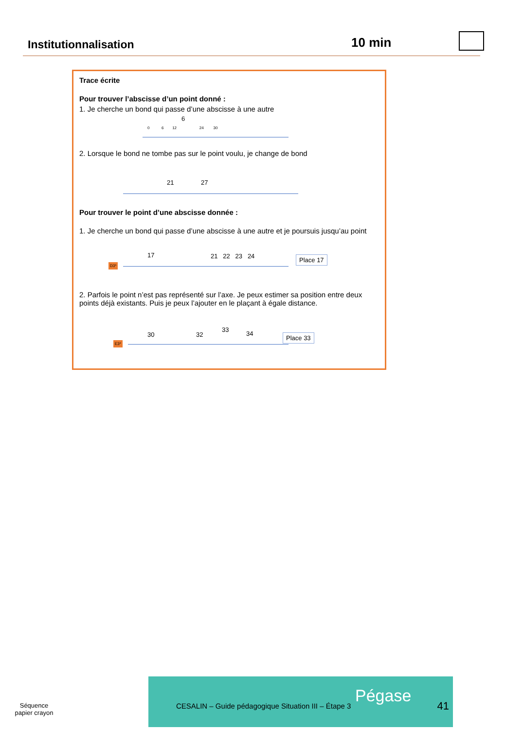Institutionnalisation 10 min
Trace écrite
Pour trouver l’abscisse d’un point donné :
1. Je cherche un bond qui passe d’une abscisse à une autre
6
0 6 12 24 30
2. Lorsque le bond ne tombe pas sur le point voulu, je change de bond
21 27
Pour trouver le point d’une abscisse donnée :
1. Je cherche un bond qui passe d’une abscisse à une autre et je poursuis jusqu’au point
17 21 22 23 24
D3*
Place 17
2. Parfois le point n’est pas représenté sur l’axe. Je peux estimer sa position entre deux points déjà existants. Puis je peux l’ajouter en le plaçant à égale distance.
30 32
33
34
E3*
Place 33
Séquence
papier crayon
CESALIN – Guide pédagogique Situation III – Étape 3
Pégase
41